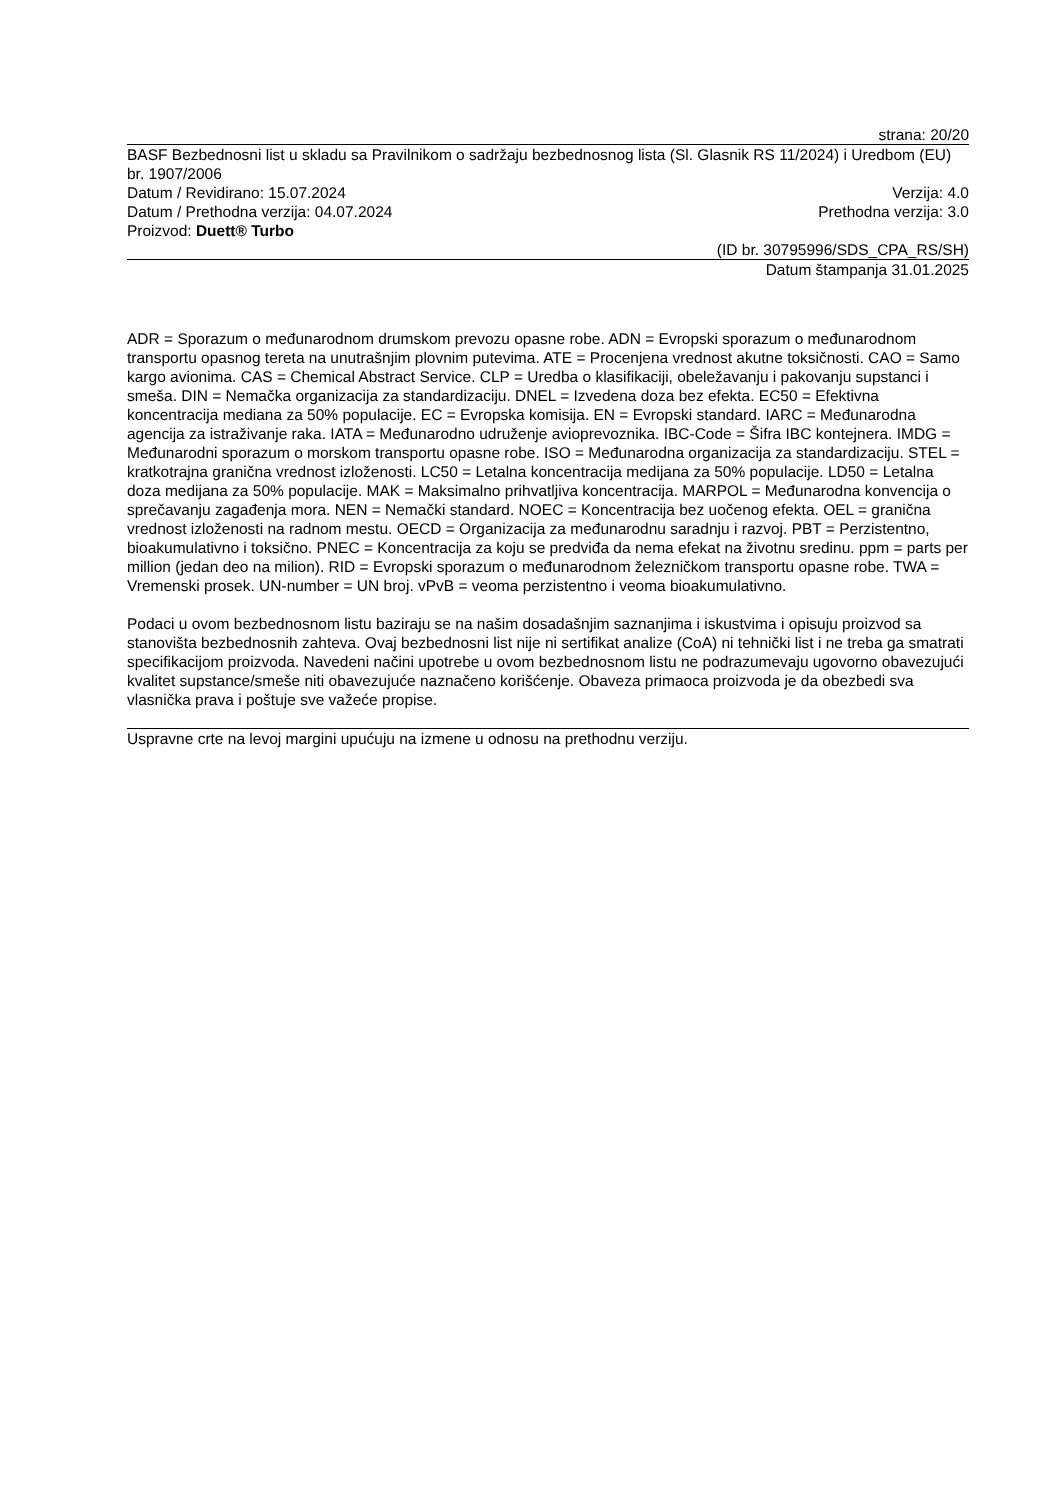strana: 20/20
BASF Bezbednosni list u skladu sa Pravilnikom o sadržaju bezbednosnog lista (Sl. Glasnik RS 11/2024) i Uredbom (EU) br. 1907/2006
Datum / Revidirano: 15.07.2024 Verzija: 4.0
Datum / Prethodna verzija: 04.07.2024 Prethodna verzija: 3.0
Proizvod: Duett® Turbo
(ID br. 30795996/SDS_CPA_RS/SH)
Datum štampanja 31.01.2025
ADR = Sporazum o međunarodnom drumskom prevozu opasne robe. ADN = Evropski sporazum o međunarodnom transportu opasnog tereta na unutrašnjim plovnim putevima. ATE = Procenjena vrednost akutne toksičnosti. CAO = Samo kargo avionima. CAS = Chemical Abstract Service. CLP = Uredba o klasifikaciji, obeležavanju i pakovanju supstanci i smeša. DIN = Nemačka organizacija za standardizaciju. DNEL = Izvedena doza bez efekta. EC50 = Efektivna koncentracija mediana za 50% populacije. EC = Evropska komisija. EN = Evropski standard. IARC = Međunarodna agencija za istraživanje raka. IATA = Međunarodno udruženje avioprevoznika. IBC-Code = Šifra IBC kontejnera. IMDG = Međunarodni sporazum o morskom transportu opasne robe. ISO = Međunarodna organizacija za standardizaciju. STEL = kratkotrajna granična vrednost izloženosti. LC50 = Letalna koncentracija medijana za 50% populacije. LD50 = Letalna doza medijana za 50% populacije. MAK = Maksimalno prihvatljiva koncentracija. MARPOL = Međunarodna konvencija o sprečavanju zagađenja mora. NEN = Nemački standard. NOEC = Koncentracija bez uočenog efekta. OEL = granična vrednost izloženosti na radnom mestu. OECD = Organizacija za međunarodnu saradnju i razvoj. PBT = Perzistentno, bioakumulativno i toksično. PNEC = Koncentracija za koju se predviđa da nema efekat na životnu sredinu. ppm = parts per million (jedan deo na milion). RID = Evropski sporazum o međunarodnom železničkom transportu opasne robe. TWA = Vremenski prosek. UN-number = UN broj. vPvB = veoma perzistentno i veoma bioakumulativno.
Podaci u ovom bezbednosnom listu baziraju se na našim dosadašnjim saznanjima i iskustvima i opisuju proizvod sa stanovišta bezbednosnih zahteva. Ovaj bezbednosni list nije ni sertifikat analize (CoA) ni tehnički list i ne treba ga smatrati specifikacijom proizvoda. Navedeni načini upotrebe u ovom bezbednosnom listu ne podrazumevaju ugovorno obavezujući kvalitet supstance/smeše niti obavezujuće naznačeno korišćenje. Obaveza primaoca proizvoda je da obezbedi sva vlasnička prava i poštuje sve važeće propise.
Uspravne crte na levoj margini upućuju na izmene u odnosu na prethodnu verziju.